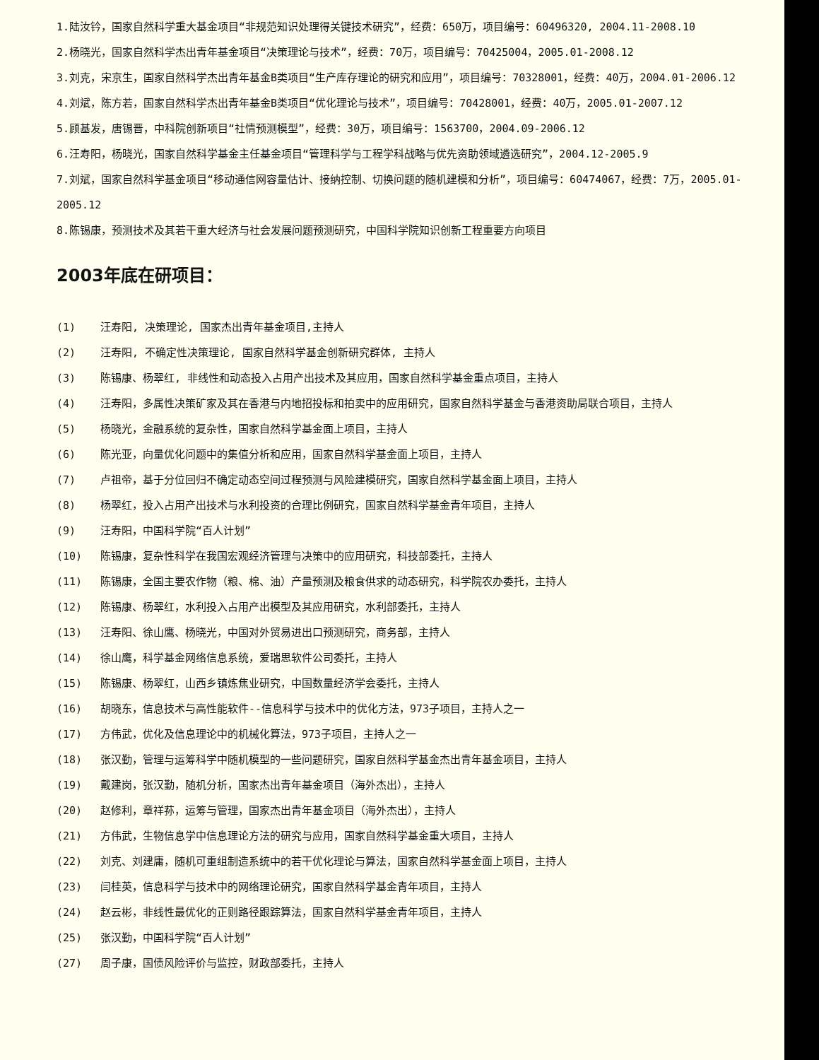1.陆汝钤，国家自然科学重大基金项目“非规范知识处理得关键技术研究”，经费：650万，项目编号：60496320, 2004.11-2008.10
2.杨晓光，国家自然科学杰出青年基金项目“决策理论与技术”，经费：70万，项目编号：70425004，2005.01-2008.12
3.刘克，宋京生，国家自然科学杰出青年基金B类项目“生产库存理论的研究和应用”，项目编号：70328001，经费：40万，2004.01-2006.12
4.刘斌，陈方若，国家自然科学杰出青年基金B类项目“优化理论与技术”，项目编号：70428001，经费：40万，2005.01-2007.12
5.顾基发，唐锡晋，中科院创新项目“社情预测模型”，经费：30万，项目编号：1563700，2004.09-2006.12
6.汪寿阳，杨晓光，国家自然科学基金主任基金项目“管理科学与工程学科战略与优先资助领域遴选研究”，2004.12-2005.9
7.刘斌，国家自然科学基金项目“移动通信网容量估计、接纳控制、切换问题的随机建模和分析”，项目编号：60474067，经费：7万，2005.01-2005.12
8.陈锡康，预测技术及其若干重大经济与社会发展问题预测研究，中国科学院知识创新工程重要方向项目
2003年底在研项目：
(1) 汪寿阳, 决策理论, 国家杰出青年基金项目,主持人
(2) 汪寿阳, 不确定性决策理论, 国家自然科学基金创新研究群体, 主持人
(3) 陈锡康、杨翠红, 非线性和动态投入占用产出技术及其应用，国家自然科学基金重点项目，主持人
(4) 汪寿阳，多属性决策矿家及其在香港与内地招投标和拍卖中的应用研究，国家自然科学基金与香港资助局联合项目，主持人
(5) 杨晓光，金融系统的复杂性，国家自然科学基金面上项目，主持人
(6) 陈光亚，向量优化问题中的集值分析和应用，国家自然科学基金面上项目，主持人
(7) 卢祖帝，基于分位回归不确定动态空间过程预测与风险建模研究，国家自然科学基金面上项目，主持人
(8) 杨翠红，投入占用产出技术与水利投资的合理比例研究，国家自然科学基金青年项目，主持人
(9) 汪寿阳，中国科学院“百人计划”
(10) 陈锡康，复杂性科学在我国宏观经济管理与决策中的应用研究，科技部委托，主持人
(11) 陈锡康，全国主要农作物（粮、棉、油）产量预测及粮食供求的动态研究，科学院农办委托，主持人
(12) 陈锡康、杨翠红，水利投入占用产出模型及其应用研究，水利部委托，主持人
(13) 汪寿阳、徐山鹰、杨晓光，中国对外贸易进出口预测研究，商务部，主持人
(14) 徐山鹰，科学基金网络信息系统，爱瑞思软件公司委托，主持人
(15) 陈锡康、杨翠红，山西乡镇炼焦业研究，中国数量经济学会委托，主持人
(16) 胡晓东，信息技术与高性能软件--信息科学与技术中的优化方法，973子项目，主持人之一
(17) 方伟武，优化及信息理论中的机械化算法，973子项目，主持人之一
(18) 张汉勤，管理与运筹科学中随机模型的一些问题研究，国家自然科学基金杰出青年基金项目，主持人
(19) 戴建岗，张汉勤，随机分析，国家杰出青年基金项目（海外杰出），主持人
(20) 赵修利，章祥荪，运筹与管理，国家杰出青年基金项目（海外杰出），主持人
(21) 方伟武，生物信息学中信息理论方法的研究与应用，国家自然科学基金重大项目，主持人
(22) 刘克、刘建庸，随机可重组制造系统中的若干优化理论与算法，国家自然科学基金面上项目，主持人
(23) 闫桂英，信息科学与技术中的网络理论研究，国家自然科学基金青年项目，主持人
(24) 赵云彬，非线性最优化的正则路径跟踪算法，国家自然科学基金青年项目，主持人
(25) 张汉勤，中国科学院“百人计划”
(27) 周子康，国债风险评价与监控，财政部委托，主持人